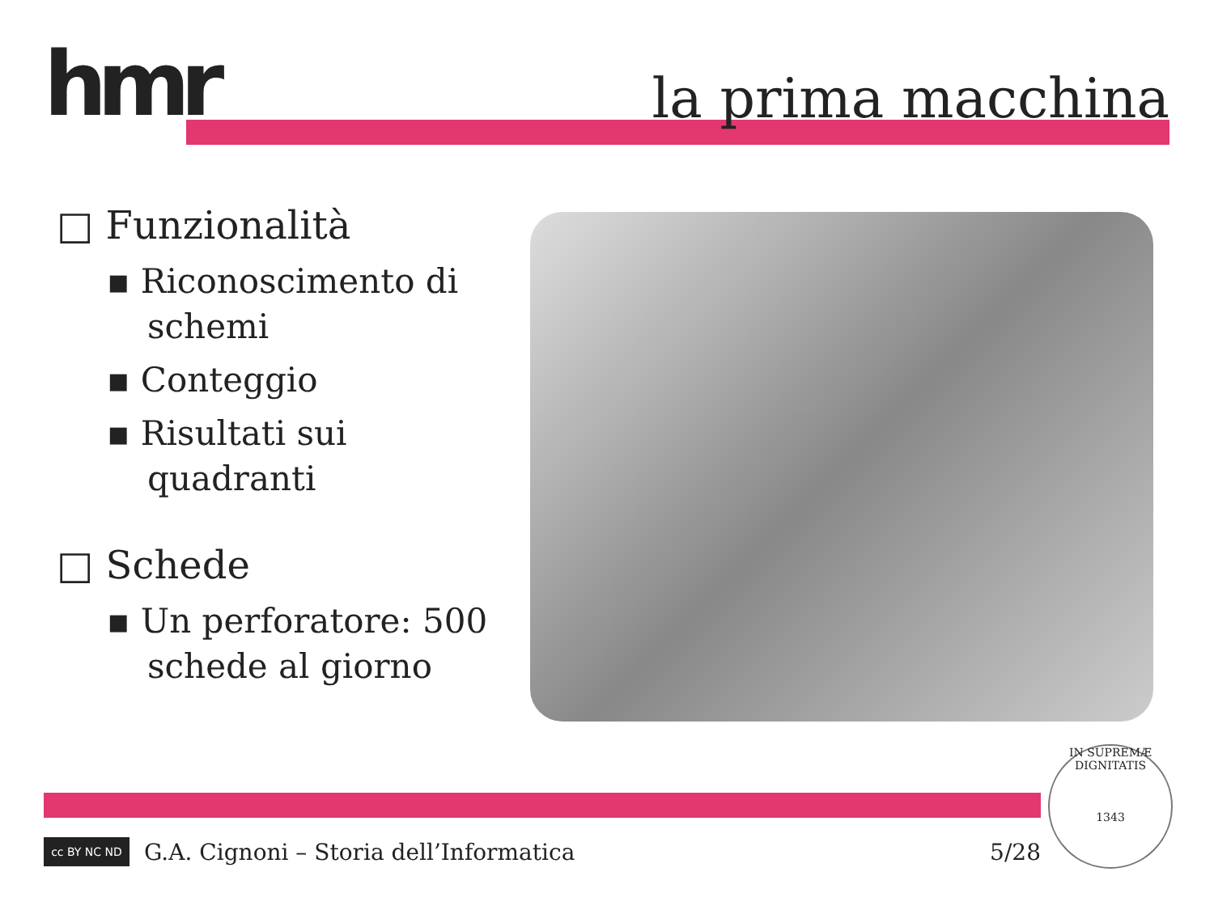hmr la prima macchina
□ Funzionalità
▪ Riconoscimento di schemi
▪ Conteggio
▪ Risultati sui quadranti
□ Schede
▪ Un perforatore: 500 schede al giorno
cc BY NC ND
G.A. Cignoni – Storia dell’Informatica 5/28
IN SUPREMÆ DIGNITATIS
1343